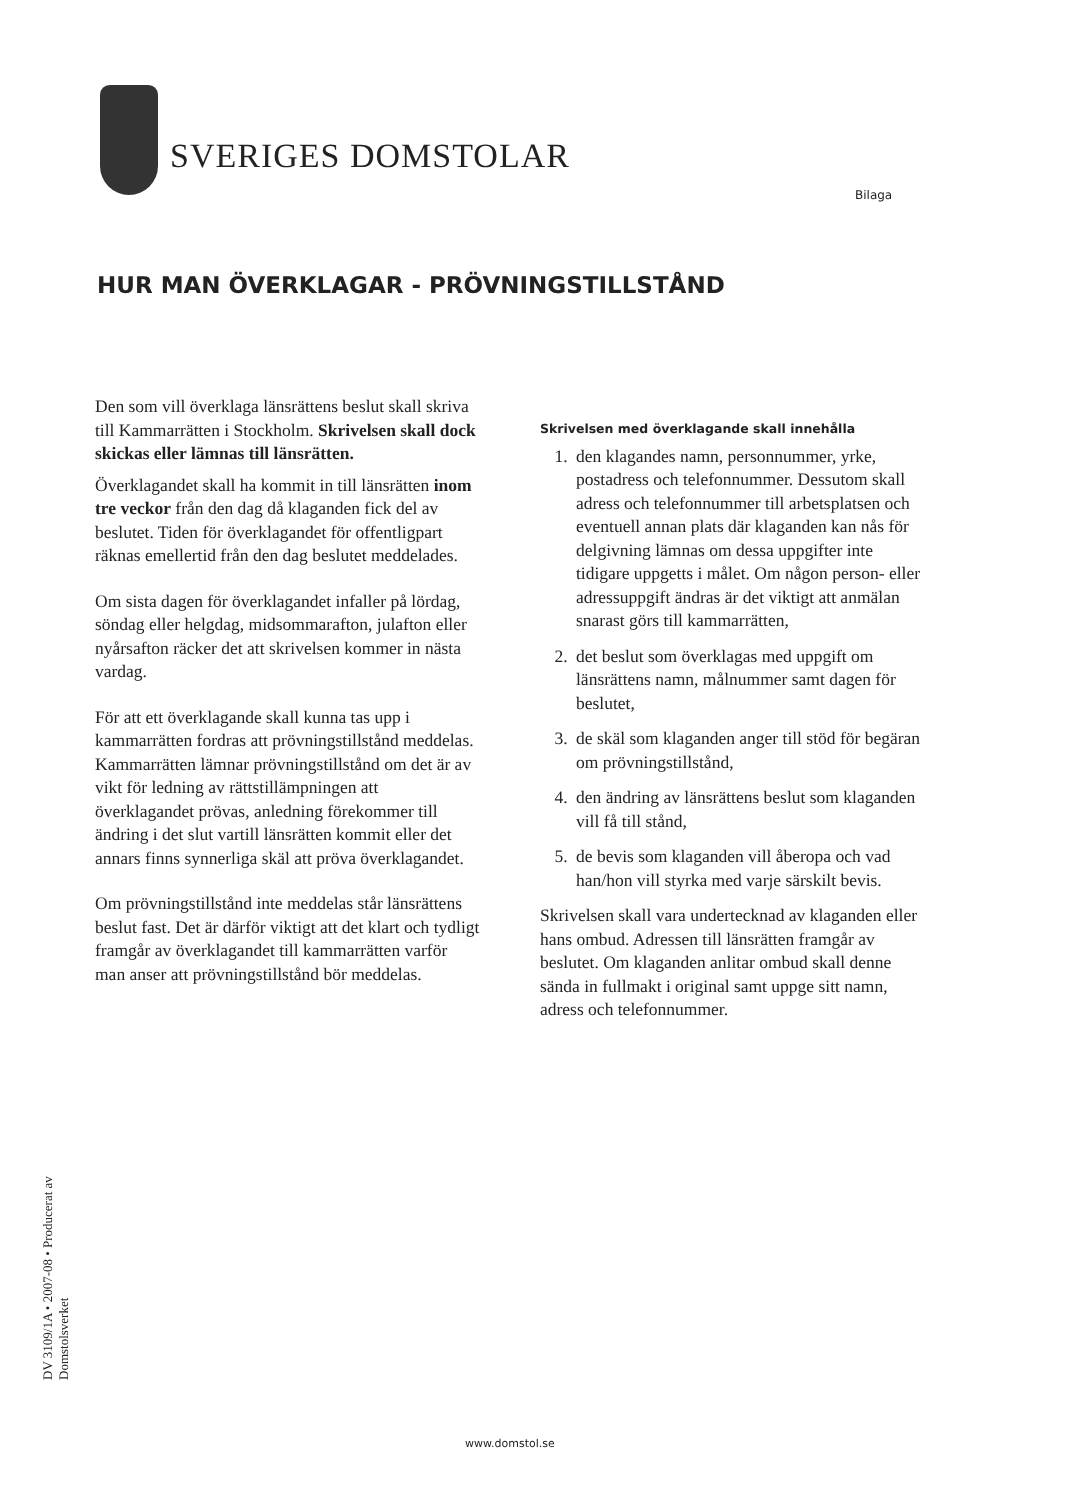SVERIGES DOMSTOLAR
Bilaga
HUR MAN ÖVERKLAGAR - PRÖVNINGSTILLSTÅND
Den som vill överklaga länsrättens beslut skall skriva till Kammarrätten i Stockholm. Skrivelsen skall dock skickas eller lämnas till länsrätten.
Överklagandet skall ha kommit in till länsrätten inom tre veckor från den dag då klaganden fick del av beslutet. Tiden för överklagandet för offentligpart räknas emellertid från den dag beslutet meddelades.
Om sista dagen för överklagandet infaller på lördag, söndag eller helgdag, midsommarafton, julafton eller nyårsafton räcker det att skrivelsen kommer in nästa vardag.
För att ett överklagande skall kunna tas upp i kammarrätten fordras att prövningstillstånd meddelas. Kammarrätten lämnar prövningstillstånd om det är av vikt för ledning av rättstillämpningen att överklagandet prövas, anledning förekommer till ändring i det slut vartill länsrätten kommit eller det annars finns synnerliga skäl att pröva överklagandet.
Om prövningstillstånd inte meddelas står länsrättens beslut fast. Det är därför viktigt att det klart och tydligt framgår av överklagandet till kammarrätten varför man anser att prövningstillstånd bör meddelas.
Skrivelsen med överklagande skall innehålla
1. den klagandes namn, personnummer, yrke, postadress och telefonnummer. Dessutom skall adress och telefonnummer till arbetsplatsen och eventuell annan plats där klaganden kan nås för delgivning lämnas om dessa uppgifter inte tidigare uppgetts i målet. Om någon person- eller adressuppgift ändras är det viktigt att anmälan snarast görs till kammarrätten,
2. det beslut som överklagas med uppgift om länsrättens namn, målnummer samt dagen för beslutet,
3. de skäl som klaganden anger till stöd för begäran om prövningstillstånd,
4. den ändring av länsrättens beslut som klaganden vill få till stånd,
5. de bevis som klaganden vill åberopa och vad han/hon vill styrka med varje särskilt bevis.
Skrivelsen skall vara undertecknad av klaganden eller hans ombud. Adressen till länsrätten framgår av beslutet. Om klaganden anlitar ombud skall denne sända in fullmakt i original samt uppge sitt namn, adress och telefonnummer.
DV 3109/1A • 2007-08 • Producerat av Domstolsverket
www.domstol.se